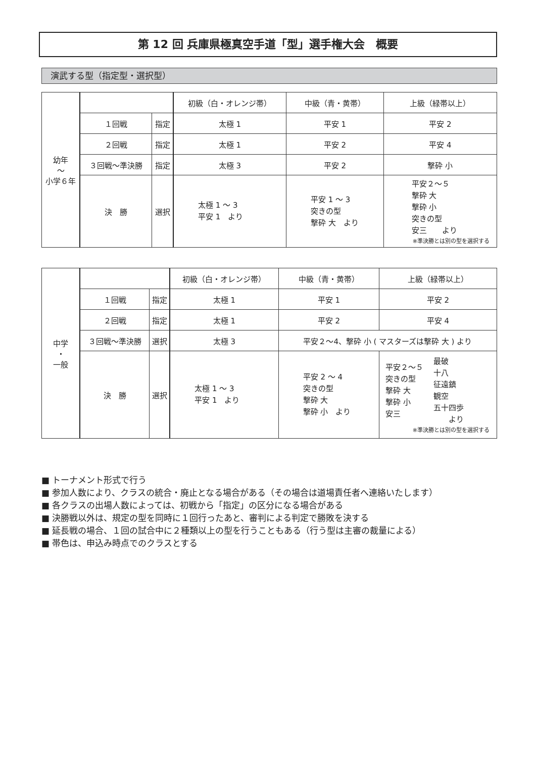第 12 回 兵庫県極真空手道「型」選手権大会　概要
演武する型（指定型・選択型）
| 幼年 ～ 小学６年 | | | 初級（白・オレンジ帯） | 中級（青・黄帯） | 上級（緑帯以上） |
| | １回戦 | 指定 | 太極 1 | 平安 1 | 平安 2 |
| | ２回戦 | 指定 | 太極 1 | 平安 2 | 平安 4 |
| | ３回戦～準決勝 | 指定 | 太極 3 | 平安 2 | 撃砕 小 |
| | 決 勝 | 選択 | 太極 1 ～ 3 平安 1 より | 平安 1 ～ 3 突きの型 撃砕 大 より | 平安２～５ 撃砕 大 撃砕 小 突きの型 安三 より ※準決勝とは別の型を選択する |
| 中学 ・ 一般 | | | 初級（白・オレンジ帯） | 中級（青・黄帯） | 上級（緑帯以上） |
| | １回戦 | 指定 | 太極 1 | 平安 1 | 平安 2 |
| | ２回戦 | 指定 | 太極 1 | 平安 2 | 平安 4 |
| | ３回戦～準決勝 | 選択 | 太極 3 | 平安２～4、撃砕 小 ( マスターズは撃砕 大 ) より | |
| | 決 勝 | 選択 | 太極 1 ～ 3 平安 1 より | 平安 2 ～ 4 突きの型 撃砕 大 撃砕 小 より | / 平安２～５ 突きの型 撃砕 大 撃砕 小 安三 / 最破 十八 征遠鎮 観空 五十四歩 より / ※準決勝とは別の型を選択する |
■ トーナメント形式で行う
■ 参加人数により、クラスの統合・廃止となる場合がある（その場合は道場責任者へ連絡いたします）
■ 各クラスの出場人数によっては、初戦から「指定」の区分になる場合がある
■ 決勝戦以外は、規定の型を同時に１回行ったあと、審判による判定で勝敗を決する
■ 延長戦の場合、１回の試合中に２種類以上の型を行うこともある（行う型は主審の裁量による）
■ 帯色は、申込み時点でのクラスとする